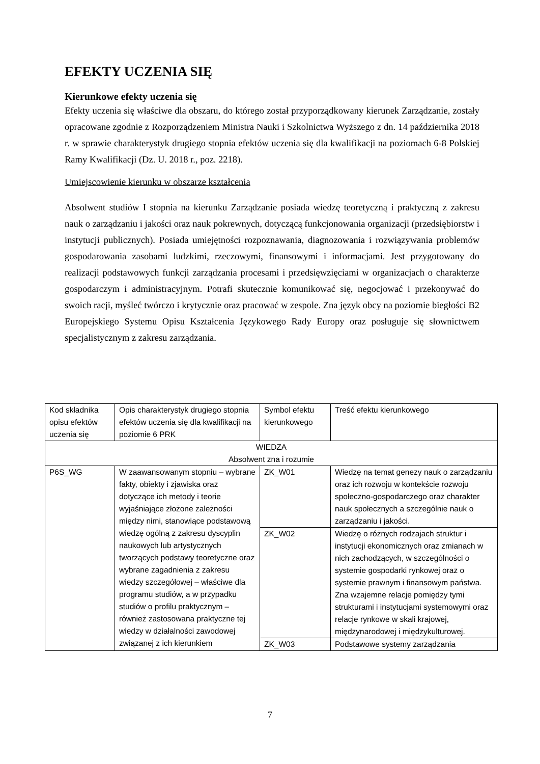EFEKTY UCZENIA SIĘ
Kierunkowe efekty uczenia się
Efekty uczenia się właściwe dla obszaru, do którego został przyporządkowany kierunek Zarządzanie, zostały opracowane zgodnie z Rozporządzeniem Ministra Nauki i Szkolnictwa Wyższego z dn. 14 października 2018 r. w sprawie charakterystyk drugiego stopnia efektów uczenia się dla kwalifikacji na poziomach 6-8 Polskiej Ramy Kwalifikacji (Dz. U. 2018 r., poz. 2218).
Umiejscowienie kierunku w obszarze kształcenia
Absolwent studiów I stopnia na kierunku Zarządzanie posiada wiedzę teoretyczną i praktyczną z zakresu nauk o zarządzaniu i jakości oraz nauk pokrewnych, dotyczącą funkcjonowania organizacji (przedsiębiorstw i instytucji publicznych). Posiada umiejętności rozpoznawania, diagnozowania i rozwiązywania problemów gospodarowania zasobami ludzkimi, rzeczowymi, finansowymi i informacjami. Jest przygotowany do realizacji podstawowych funkcji zarządzania procesami i przedsięwzięciami w organizacjach o charakterze gospodarczym i administracyjnym. Potrafi skutecznie komunikować się, negocjować i przekonywać do swoich racji, myśleć twórczo i krytycznie oraz pracować w zespole. Zna język obcy na poziomie biegłości B2 Europejskiego Systemu Opisu Kształcenia Językowego Rady Europy oraz posługuje się słownictwem specjalistycznym z zakresu zarządzania.
| Kod składnika opisu efektów uczenia się | Opis charakterystyk drugiego stopnia efektów uczenia się dla kwalifikacji na poziomie 6 PRK | Symbol efektu kierunkowego | Treść efektu kierunkowego |
| WIEDZA Absolwent zna i rozumie | | | |
| P6S_WG | W zaawansowanym stopniu – wybrane fakty, obiekty i zjawiska oraz dotyczące ich metody i teorie wyjaśniające złożone zależności między nimi, stanowiące podstawową wiedzę ogólną z zakresu dyscyplin naukowych lub artystycznych tworzących podstawy teoretyczne oraz wybrane zagadnienia z zakresu wiedzy szczegółowej – właściwe dla programu studiów, a w przypadku studiów o profilu praktycznym – również zastosowana praktyczne tej wiedzy w działalności zawodowej związanej z ich kierunkiem | ZK_W01 | Wiedzę na temat genezy nauk o zarządzaniu oraz ich rozwoju w kontekście rozwoju społeczno-gospodarczego oraz charakter nauk społecznych a szczególnie nauk o zarządzaniu i jakości. |
| | | ZK_W02 | Wiedzę o różnych rodzajach struktur i instytucji ekonomicznych oraz zmianach w nich zachodzących, w szczególności o systemie gospodarki rynkowej oraz o systemie prawnym i finansowym państwa. Zna wzajemne relacje pomiędzy tymi strukturami i instytucjami systemowymi oraz relacje rynkowe w skali krajowej, międzynarodowej i międzykulturowej. |
| | | ZK_W03 | Podstawowe systemy zarządzania |
7